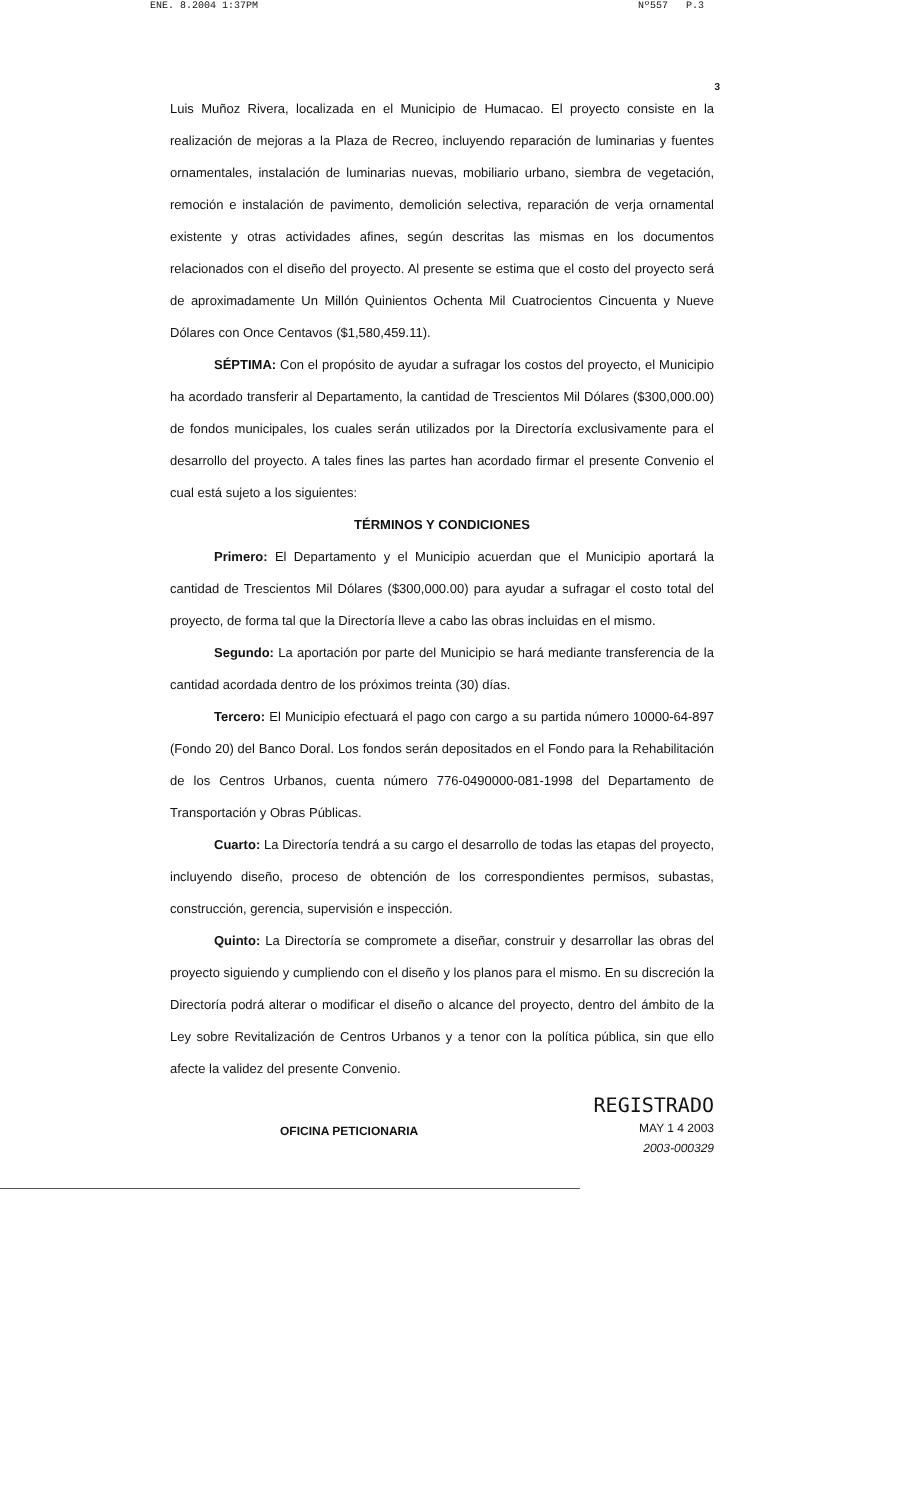ENE. 8.2004 1:37PM Nº557 P.3
3
Luis Muñoz Rivera, localizada en el Municipio de Humacao. El proyecto consiste en la realización de mejoras a la Plaza de Recreo, incluyendo reparación de luminarias y fuentes ornamentales, instalación de luminarias nuevas, mobiliario urbano, siembra de vegetación, remoción e instalación de pavimento, demolición selectiva, reparación de verja ornamental existente y otras actividades afines, según descritas las mismas en los documentos relacionados con el diseño del proyecto. Al presente se estima que el costo del proyecto será de aproximadamente Un Millón Quinientos Ochenta Mil Cuatrocientos Cincuenta y Nueve Dólares con Once Centavos ($1,580,459.11).
SÉPTIMA: Con el propósito de ayudar a sufragar los costos del proyecto, el Municipio ha acordado transferir al Departamento, la cantidad de Trescientos Mil Dólares ($300,000.00) de fondos municipales, los cuales serán utilizados por la Directoría exclusivamente para el desarrollo del proyecto. A tales fines las partes han acordado firmar el presente Convenio el cual está sujeto a los siguientes:
TÉRMINOS Y CONDICIONES
Primero: El Departamento y el Municipio acuerdan que el Municipio aportará la cantidad de Trescientos Mil Dólares ($300,000.00) para ayudar a sufragar el costo total del proyecto, de forma tal que la Directoría lleve a cabo las obras incluidas en el mismo.
Segundo: La aportación por parte del Municipio se hará mediante transferencia de la cantidad acordada dentro de los próximos treinta (30) días.
Tercero: El Municipio efectuará el pago con cargo a su partida número 10000-64-897 (Fondo 20) del Banco Doral. Los fondos serán depositados en el Fondo para la Rehabilitación de los Centros Urbanos, cuenta número 776-0490000-081-1998 del Departamento de Transportación y Obras Públicas.
Cuarto: La Directoría tendrá a su cargo el desarrollo de todas las etapas del proyecto, incluyendo diseño, proceso de obtención de los correspondientes permisos, subastas, construcción, gerencia, supervisión e inspección.
Quinto: La Directoría se compromete a diseñar, construir y desarrollar las obras del proyecto siguiendo y cumpliendo con el diseño y los planos para el mismo. En su discreción la Directoría podrá alterar o modificar el diseño o alcance del proyecto, dentro del ámbito de la Ley sobre Revitalización de Centros Urbanos y a tenor con la política pública, sin que ello afecte la validez del presente Convenio.
OFICINA PETICIONARIA
REGISTRADO
MAY 1 4 2003
2003-000329